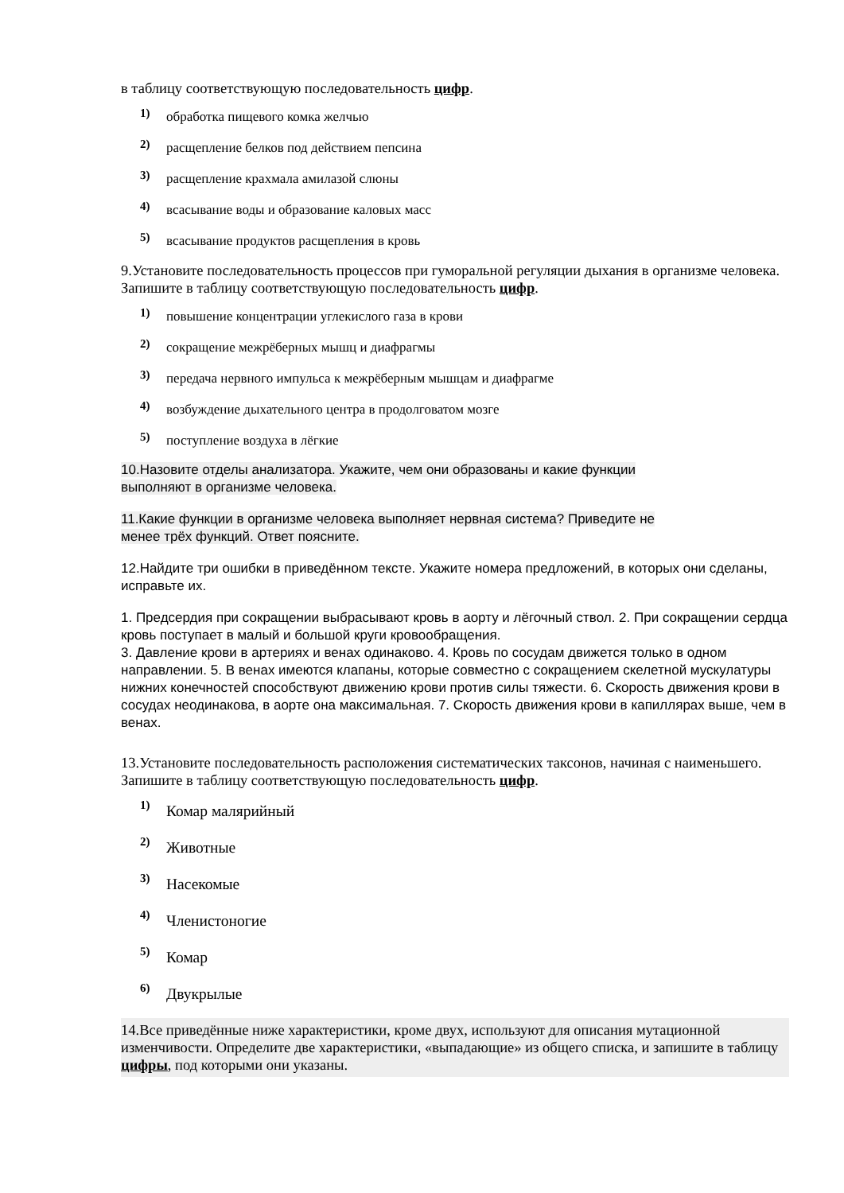в таблицу соответствующую последовательность цифр.
1) обработка пищевого комка желчью
2) расщепление белков под действием пепсина
3) расщепление крахмала амилазой слюны
4) всасывание воды и образование каловых масс
5) всасывание продуктов расщепления в кровь
9.Установите последовательность процессов при гуморальной регуляции дыхания в организме человека. Запишите в таблицу соответствующую последовательность цифр.
1) повышение концентрации углекислого газа в крови
2) сокращение межрёберных мышц и диафрагмы
3) передача нервного импульса к межрёберным мышцам и диафрагме
4) возбуждение дыхательного центра в продолговатом мозге
5) поступление воздуха в лёгкие
10.Назовите отделы анализатора. Укажите, чем они образованы и какие функции
выполняют в организме человека.
11.Какие функции в организме человека выполняет нервная система? Приведите не
менее трёх функций. Ответ поясните.
12.Найдите три ошибки в приведённом тексте. Укажите номера предложений, в которых они сделаны, исправьте их.
1. Предсердия при сокращении выбрасывают кровь в аорту и лёгочный ствол. 2. При сокращении сердца кровь поступает в малый и большой круги кровообращения.
3. Давление крови в артериях и венах одинаково. 4. Кровь по сосудам движется только в одном направлении. 5. В венах имеются клапаны, которые совместно с сокращением скелетной мускулатуры нижних конечностей способствуют движению крови против силы тяжести. 6. Скорость движения крови в сосудах неодинакова, в аорте она максимальная. 7. Скорость движения крови в капиллярах выше, чем в венах.
13.Установите последовательность расположения систематических таксонов, начиная с наименьшего. Запишите в таблицу соответствующую последовательность цифр.
1) Комар малярийный
2) Животные
3) Насекомые
4) Членистоногие
5) Комар
6) Двукрылые
14.Все приведённые ниже характеристики, кроме двух, используют для описания мутационной изменчивости. Определите две характеристики, «выпадающие» из общего списка, и запишите в таблицу цифры, под которыми они указаны.